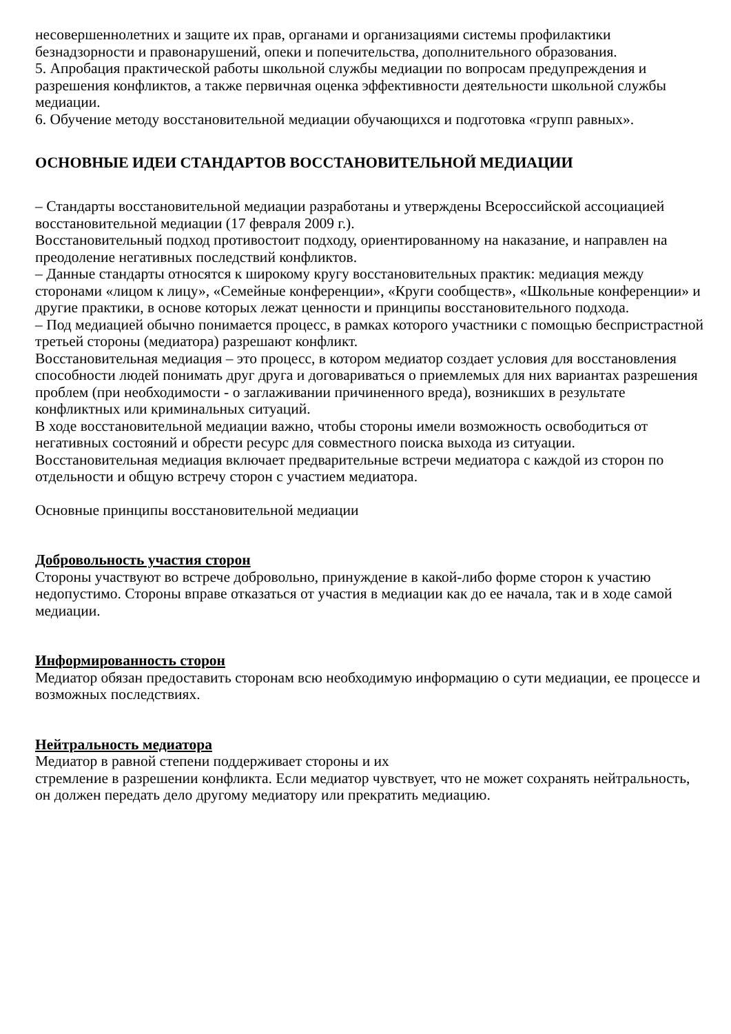несовершеннолетних и защите их прав, органами и организациями системы профилактики безнадзорности и правонарушений, опеки и попечительства, дополнительного образования.
5. Апробация практической работы школьной службы медиации по вопросам предупреждения и разрешения конфликтов, а также первичная оценка эффективности деятельности школьной службы медиации.
6. Обучение методу восстановительной медиации обучающихся и подготовка «групп равных».
ОСНОВНЫЕ ИДЕИ СТАНДАРТОВ ВОССТАНОВИТЕЛЬНОЙ МЕДИАЦИИ
– Стандарты восстановительной медиации разработаны и утверждены Всероссийской ассоциацией восстановительной медиации (17 февраля 2009 г.).
Восстановительный подход противостоит подходу, ориентированному на наказание, и направлен на преодоление негативных последствий конфликтов.
– Данные стандарты относятся к широкому кругу восстановительных практик: медиация между сторонами «лицом к лицу», «Семейные конференции», «Круги сообществ», «Школьные конференции» и другие практики, в основе которых лежат ценности и принципы восстановительного подхода.
– Под медиацией обычно понимается процесс, в рамках которого участники с помощью беспристрастной третьей стороны (медиатора) разрешают конфликт.
Восстановительная медиация – это процесс, в котором медиатор создает условия для восстановления способности людей понимать друг друга и договариваться о приемлемых для них вариантах разрешения проблем (при необходимости - о заглаживании причиненного вреда), возникших в результате конфликтных или криминальных ситуаций.
В ходе восстановительной медиации важно, чтобы стороны имели возможность освободиться от негативных состояний и обрести ресурс для совместного поиска выхода из ситуации.
Восстановительная медиация включает предварительные встречи медиатора с каждой из сторон по отдельности и общую встречу сторон с участием медиатора.
Основные принципы восстановительной медиации
Добровольность участия сторон
Стороны участвуют во встрече добровольно, принуждение в какой-либо форме сторон к участию недопустимо. Стороны вправе отказаться от участия в медиации как до ее начала, так и в ходе самой медиации.
Информированность сторон
Медиатор обязан предоставить сторонам всю необходимую информацию о сути медиации, ее процессе и возможных последствиях.
Нейтральность медиатора
Медиатор в равной степени поддерживает стороны и их
стремление в разрешении конфликта. Если медиатор чувствует, что не может сохранять нейтральность, он должен передать дело другому медиатору или прекратить медиацию.